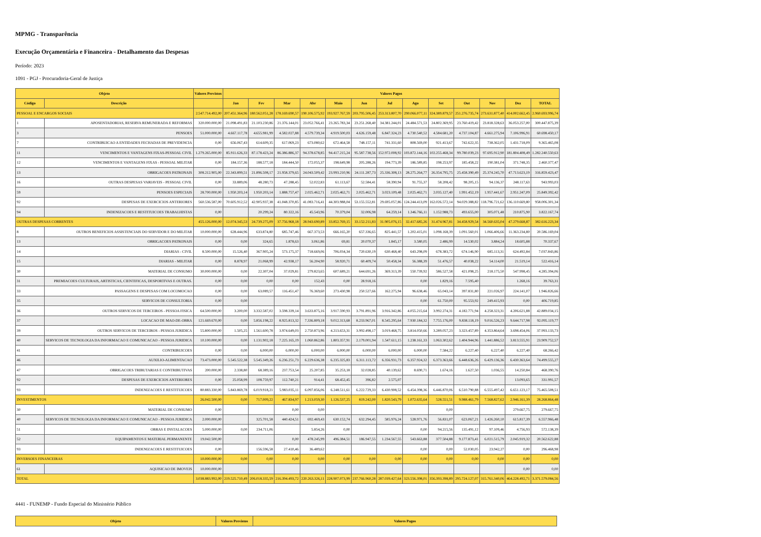MPMG - Transparência
Execução Orçamentária e Financeira - Detalhamento das Despesas
Período: 2023
1091 - PGJ - Procuradoria-Geral de Justiça
| Objeto | | Valores Previstos | Valores Pagos | | | | | | | | | | | | |
| --- | --- | --- | --- | --- | --- | --- | --- | --- | --- | --- | --- | --- | --- | --- | --- |
| Código | Descrição | | Jan | Fev | Mar | Abr | Maio | Jun | Jul | Ago | Set | Out | Nov | Dez | TOTAL |
| PESSOAL E ENCARGOS SOCIAIS | | 2.547.714.492,00 | 207.451.364,96 | 180.562.051,28 | 178.169.690,57 | 190.106.575,92 | 193.927.767,59 | 203.795.506,45 | 253.313.807,70 | 290.066.077,11 | 324.389.879,57 | 251.276.735,74 | 273.631.877,40 | 414.002.662,45 | 2.960.693.996,74 |
| 1 | APOSENTADORIAS, RESERVA REMUNERADA E REFORMAS | 320.000.000,00 | 21.098.491,83 | 21.103.230,86 | 21.376.144,01 | 23.052.766,41 | 23.265.783,34 | 23.251.268,40 | 34.381.244,01 | 24.484.571,53 | 24.802.369,95 | 23.760.419,42 | 23.818.328,63 | 36.053.257,00 | 300.447.875,39 |
| 3 | PENSOES | 51.000.000,00 | 4.667.117,78 | 4.655.981,99 | 4.582.027,88 | 4.579.739,34 | 4.919.500,03 | 4.626.159,48 | 6.847.324,23 | 4.730.540,52 | 4.584.681,20 | 4.737.104,87 | 4.661.275,94 | 7.106.996,91 | 60.698.450,17 |
| 7 | CONTRIBUICAO A ENTIDADES FECHADAS DE PREVIDENCIA | 0,00 | 656.067,43 | 614.609,35 | 617.069,23 | 673.080,62 | 672.464,58 | 748.157,11 | 741.331,60 | 808.569,00 | 921.413,67 | 742.622,35 | 738.362,05 | 1.431.718,09 | 9.365.465,08 |
| 11 | VENCIMENTOS E VANTAGENS FIXAS-PESSOAL CIVIL | 1.279.265.000,00 | 85.911.626,33 | 87.178.423,24 | 86.386.886,37 | 94.378.678,85 | 94.417.215,24 | 95.587.738,56 | 152.972.008,92 | 103.872.144,16 | 102.255.468,34 | 99.780.039,23 | 97.695.912,90 | 181.804.408,49 | 1.282.240.550,63 |
| 12 | VENCIMENTOS E VANTAGENS FIXAS - PESSOAL MILITAR | 0,00 | 184.157,36 | 188.577,18 | 184.444,50 | 172.055,37 | 198.649,98 | 205.288,26 | 194.773,39 | 186.589,85 | 198.253,97 | 185.458,22 | 190.381,04 | 371.748,35 | 2.460.377,47 |
| 13 | OBRIGACOES PATRONAIS | 308.212.905,00 | 22.343.899,51 | 21.896.508,17 | 21.958.379,65 | 24.043.509,42 | 23.993.210,96 | 24.111.287,73 | 25.336.308,13 | 28.275.264,77 | 26.354.795,75 | 25.458.390,49 | 25.374.245,70 | 47.713.623,19 | 316.859.423,47 |
| 16 | OUTRAS DESPESAS VARIAVEIS - PESSOAL CIVIL | 0,00 | 33.889,06 | 48.280,73 | 47.288,45 | 52.022,83 | 61.113,67 | 52.584,41 | 58.390,94 | 91.755,37 | 58.208,42 | 98.205,15 | 94.136,37 | 248.117,63 | 943.993,03 |
| 59 | PENSOES ESPECIAIS | 28.700.000,00 | 1.950.203,14 | 1.950.203,14 | 1.888.757,47 | 2.025.462,71 | 2.025.462,71 | 2.025.462,71 | 3.023.109,48 | 2.025.462,71 | 2.035.127,40 | 1.991.452,19 | 1.957.441,67 | 2.951.247,09 | 25.849.392,42 |
| 92 | DESPESAS DE EXERCICIOS ANTERIORES | 560.536.587,00 | 70.605.912,52 | 42.905.937,38 | 41.048.370,85 | 41.083.716,41 | 44.303.988,04 | 53.155.552,81 | 29.695.057,86 | 124.244.413,09 | 162.026.572,14 | 94.029.388,82 | 118.796.721,62 | 136.110.669,80 | 958.006.301,34 |
| 94 | INDENIZACOES E RESTITUICOES TRABALHISTAS | 0,00 | | 20.299,24 | 80.322,16 | 45.543,96 | 70.379,04 | 32.006,98 | 64.259,14 | 1.346.766,11 | 1.152.988,73 | 493.655,00 | 305.071,48 | 210.875,90 | 3.822.167,74 |
| OUTRAS DESPESAS CORRENTES | | 455.126.000,00 | 12.074.345,53 | 24.739.275,09 | 37.756.968,18 | 28.943.690,89 | 33.852.769,15 | 33.152.211,83 | 31.905.076,15 | 32.417.685,26 | 31.474.967,81 | 34.458.929,54 | 34.560.635,04 | 47.279.668,87 | 382.616.223,34 |
| 8 | OUTROS BENEFICIOS ASSISTENCIAIS DO SERVIDOR E DO MILITAR | 10.000.000,00 | 628.444,96 | 633.874,80 | 685.747,46 | 667.373,53 | 666.165,20 | 657.336,65 | 825.441,57 | 1.202.415,01 | 1.098.168,39 | 1.091.560,01 | 1.066.406,66 | 11.363.234,80 | 20.586.169,04 |
| 13 | OBRIGACOES PATRONAIS | 0,00 | 0,00 | 324,65 | 1.878,63 | 3.061,86 | 69,81 | 20.070,37 | 1.845,17 | 3.580,05 | 2.486,99 | 14.530,02 | 3.884,24 | 18.605,88 | 70.337,67 |
| 14 | DIARIAS - CIVIL | 8.500.000,00 | 15.526,40 | 367.905,24 | 573.175,37 | 718.669,06 | 706.034,34 | 720.630,19 | 630.468,40 | 643.298,09 | 678.383,72 | 674.146,90 | 685.113,31 | 624.492,84 | 7.037.843,86 |
| 15 | DIARIAS - MILITAR | 0,00 | 8.878,97 | 21.068,99 | 42.938,17 | 56.204,90 | 58.920,71 | 60.409,74 | 50.458,34 | 56.388,39 | 51.476,57 | 40.038,22 | 54.114,00 | 21.519,14 | 522.416,14 |
| 30 | MATERIAL DE CONSUMO | 30.000.000,00 | 0,00 | 22.307,04 | 37.029,81 | 279.823,65 | 607.689,21 | 644.691,26 | 369.313,39 | 550.739,92 | 586.527,58 | 421.098,25 | 218.175,50 | 547.998,45 | 4.285.394,06 |
| 31 | PREMIACOES CULTURAIS, ARTISTICAS, CIENTIFICAS, DESPORTIVAS E OUTRAS. | 0,00 | 0,00 | 0,00 | 0,00 | 152,43 | 0,00 | 28.918,16 | | 0,00 | 1.829,16 | 7.595,40 | | 1.268,16 | 39.763,31 |
| 33 | PASSAGENS E DESPESAS COM LOCOMOCAO | 0,00 | 0,00 | 63.089,57 | 116.451,47 | 76.369,60 | 273.430,98 | 250.527,66 | 162.275,94 | 96.638,46 | 65.043,14 | 397.831,80 | 221.026,97 | 224.141,07 | 1.946.826,66 |
| 35 | SERVICOS DE CONSULTORIA | 0,00 | 0,00 | | | | | | | 0,00 | 61.750,00 | 95.553,92 | 249.415,93 | 0,00 | 406.719,85 |
| 36 | OUTROS SERVICOS DE TERCEIROS - PESSOA FISICA | 64.500.000,00 | 3.200,00 | 3.332.587,02 | 3.598.339,14 | 3.633.875,16 | 3.917.590,93 | 3.791.891,96 | 3.916.342,86 | 4.055.215,64 | 3.992.274,31 | 4.182.771,94 | 4.258.323,31 | 4.206.621,88 | 42.889.034,15 |
| 37 | LOCACAO DE MAO-DE-OBRA | 121.669.670,00 | 0,00 | 5.856.198,22 | 8.925.813,32 | 7.336.809,18 | 9.012.313,68 | 8.233.967,01 | 8.545.295,64 | 7.930.184,32 | 7.755.176,00 | 9.838.118,19 | 9.016.526,23 | 9.644.717,98 | 92.095.119,77 |
| 39 | OUTROS SERVICOS DE TERCEIROS - PESSOA JURIDICA | 55.800.000,00 | 1.505,25 | 1.561.600,78 | 3.974.649,03 | 2.750.873,96 | 4.213.653,31 | 3.992.498,17 | 3.019.468,75 | 3.814.050,66 | 3.289.057,23 | 3.323.457,89 | 4.353.864,64 | 3.698.454,06 | 37.993.133,73 |
| 40 | SERVICOS DE TECNOLOGIA DA INFORMACAO E COMUNICACAO - PESSOA JURIDICA | 10.100.000,00 | 0,00 | 1.131.902,18 | 7.225.165,19 | 1.060.862,86 | 1.803.357,91 | 2.179.001,94 | 1.547.611,15 | 1.238.161,33 | 1.063.302,62 | 1.404.944,96 | 1.441.886,52 | 3.813.555,91 | 23.909.752,57 |
| 41 | CONTRIBUICOES | 0,00 | 0,00 | 6.000,00 | 6.000,00 | 6.000,00 | 6.000,00 | 6.000,00 | 6.000,00 | 6.000,00 | 7.584,22 | 6.227,40 | 6.227,40 | 6.227,40 | 68.266,42 |
| 46 | AUXILIO-ALIMENTACAO | 73.473.000,00 | 5.545.522,38 | 5.545.349,26 | 6.236.251,73 | 6.229.636,38 | 6.235.325,83 | 6.311.113,72 | 6.356.931,73 | 6.357.924,32 | 6.373.363,66 | 6.448.636,26 | 6.429.136,36 | 6.430.363,64 | 74.499.555,27 |
| 47 | OBRIGACOES TRIBUTARIAS E CONTRIBUTIVAS | 200.000,00 | 2.338,80 | 68.389,16 | 237.753,54 | 25.207,85 | 35.253,18 | 32.028,85 | 40.139,62 | 8.690,71 | 1.674,16 | 1.627,50 | 1.036,55 | 14.250,84 | 468.390,76 |
| 92 | DESPESAS DE EXERCICIOS ANTERIORES | 0,00 | 25.058,99 | 108.759,97 | 112.740,21 | 914,41 | 68.452,45 | 396,82 | 2.575,07 | | | | | 13.093,65 | 331.991,57 |
| 93 | INDENIZACOES E RESTITUICOES | 80.883.330,00 | 5.843.869,78 | 6.019.918,21 | 5.983.035,11 | 6.097.856,06 | 6.248.511,61 | 6.222.729,33 | 6.430.908,52 | 6.454.398,36 | 6.446.870,06 | 6.510.790,88 | 6.555.497,42 | 6.651.123,17 | 75.465.508,51 |
| INVESTIMENTOS | | 26.042.500,00 | 0,00 | 717.009,22 | 467.834,97 | 1.213.059,30 | 1.126.537,25 | 819.242,00 | 1.820.543,79 | 1.072.635,64 | 528.551,51 | 9.988.461,79 | 7.568.827,62 | 2.946.161,39 | 28.268.864,48 |
| 30 | MATERIAL DE CONSUMO | 0,00 | | | 0,00 | 0,00 | | | | | 0,00 | | | 279.667,75 | 279.667,75 |
| 40 | SERVICOS DE TECNOLOGIA DA INFORMACAO E COMUNICACAO - PESSOA JURIDICA | 2.000.000,00 | | 325.701,58 | 440.424,51 | 692.469,43 | 630.152,74 | 632.294,45 | 585.976,24 | 528.971,76 | 56.831,07 | 623.067,21 | 1.426.260,10 | 615.817,39 | 6.557.966,48 |
| 51 | OBRAS E INSTALACOES | 5.000.000,00 | 0,00 | 234.711,06 | | 5.854,26 | 0,00 | | | 0,00 | 94.215,56 | 135.491,12 | 97.109,46 | 4.756,93 | 572.138,39 |
| 52 | EQUIPAMENTOS E MATERIAL PERMANENTE | 19.042.500,00 | | | 0,00 | 478.245,99 | 496.384,51 | 186.947,55 | 1.234.567,55 | 543.663,88 | 377.504,88 | 9.177.873,41 | 6.021.515,79 | 2.045.919,32 | 20.562.622,88 |
| 93 | INDENIZACOES E RESTITUICOES | 0,00 | | 156.596,58 | 27.410,46 | 36.489,62 | | | | 0,00 | 0,00 | 52.030,05 | 23.942,27 | 0,00 | 296.468,98 |
| INVERSOES FINANCEIRAS | | 10.000.000,00 | 0,00 | 0,00 | 0,00 | 0,00 | 0,00 | 0,00 | 0,00 | 0,00 | 0,00 | 0,00 | 0,00 | 0,00 | 0,00 |
| 61 | AQUISICAO DE IMOVEIS | 10.000.000,00 | | | | | | | | | | | | 0,00 | 0,00 |
| TOTAL | | 3.038.883.992,00 | 219.525.710,49 | 206.018.335,59 | 216.394.493,72 | 220.263.326,11 | 228.907.073,99 | 237.766.960,28 | 287.039.427,64 | 323.556.398,01 | 356.393.398,89 | 295.724.127,07 | 315.761.340,06 | 464.228.492,71 | 3.371.579.084,56 |
4441 - FUNEMP - Fundo Especial do Ministério Público
| Objeto | Valores Previstos | Valores Pagos |
| --- | --- | --- |